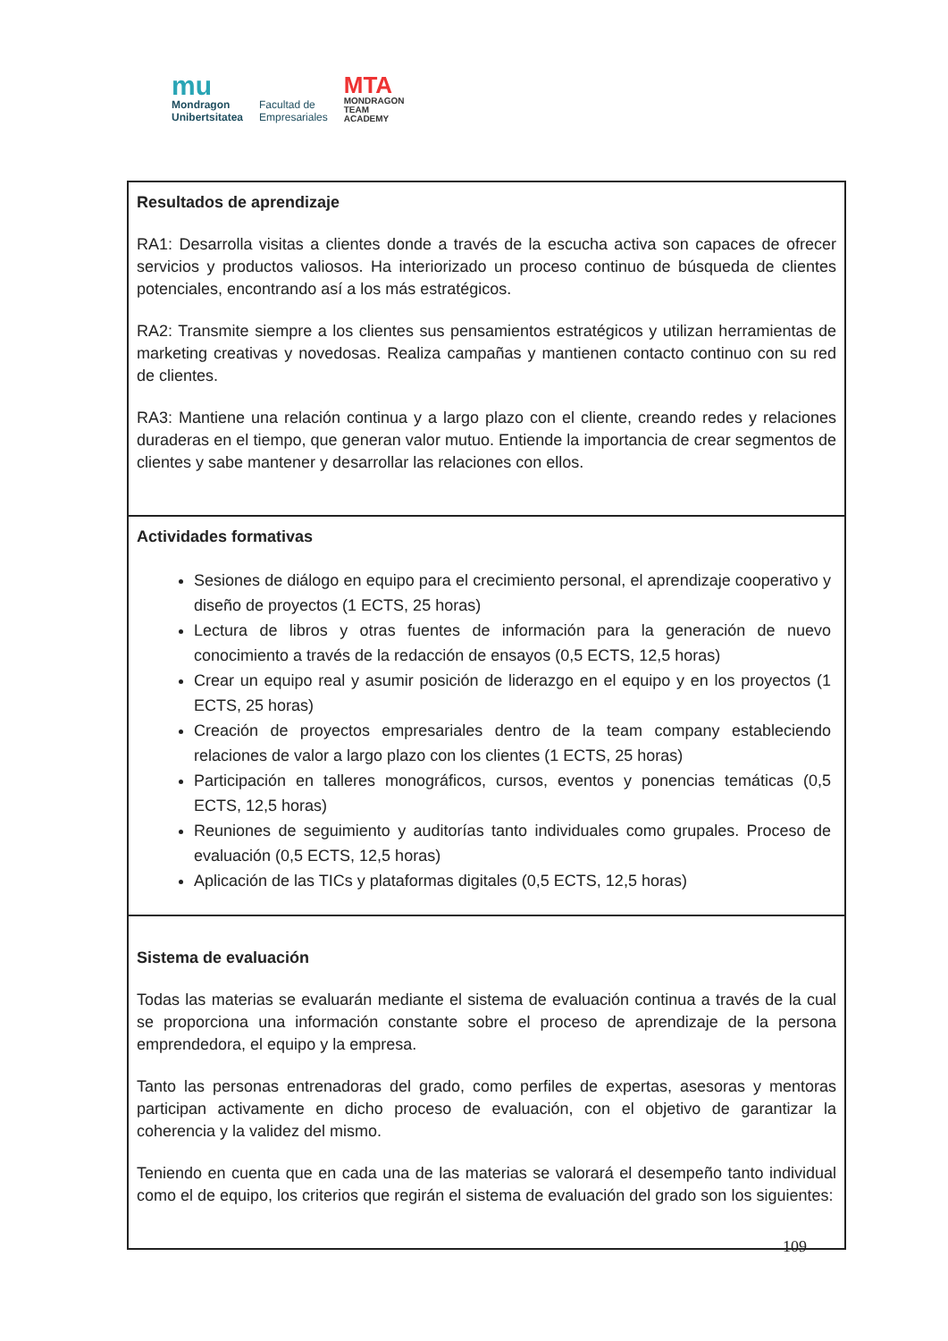mu
Mondragon
Unibertsitatea
Facultad de
Empresariales
MTA
MONDRAGON
TEAM
ACADEMY
| Resultados de aprendizaje RA1: Desarrolla visitas a clientes donde a través de la escucha activa son capaces de ofrecer servicios y productos valiosos. Ha interiorizado un proceso continuo de búsqueda de clientes potenciales, encontrando así a los más estratégicos. RA2: Transmite siempre a los clientes sus pensamientos estratégicos y utilizan herramientas de marketing creativas y novedosas. Realiza campañas y mantienen contacto continuo con su red de clientes. RA3: Mantiene una relación continua y a largo plazo con el cliente, creando redes y relaciones duraderas en el tiempo, que generan valor mutuo. Entiende la importancia de crear segmentos de clientes y sabe mantener y desarrollar las relaciones con ellos. |
| Actividades formativas Sesiones de diálogo en equipo para el crecimiento personal, el aprendizaje cooperativo y diseño de proyectos (1 ECTS, 25 horas) Lectura de libros y otras fuentes de información para la generación de nuevo conocimiento a través de la redacción de ensayos (0,5 ECTS, 12,5 horas) Crear un equipo real y asumir posición de liderazgo en el equipo y en los proyectos (1 ECTS, 25 horas) Creación de proyectos empresariales dentro de la team company estableciendo relaciones de valor a largo plazo con los clientes (1 ECTS, 25 horas) Participación en talleres monográficos, cursos, eventos y ponencias temáticas (0,5 ECTS, 12,5 horas) Reuniones de seguimiento y auditorías tanto individuales como grupales. Proceso de evaluación (0,5 ECTS, 12,5 horas) Aplicación de las TICs y plataformas digitales (0,5 ECTS, 12,5 horas) |
| Sistema de evaluación Todas las materias se evaluarán mediante el sistema de evaluación continua a través de la cual se proporciona una información constante sobre el proceso de aprendizaje de la persona emprendedora, el equipo y la empresa. Tanto las personas entrenadoras del grado, como perfiles de expertas, asesoras y mentoras participan activamente en dicho proceso de evaluación, con el objetivo de garantizar la coherencia y la validez del mismo. Teniendo en cuenta que en cada una de las materias se valorará el desempeño tanto individual como el de equipo, los criterios que regirán el sistema de evaluación del grado son los siguientes: |
109